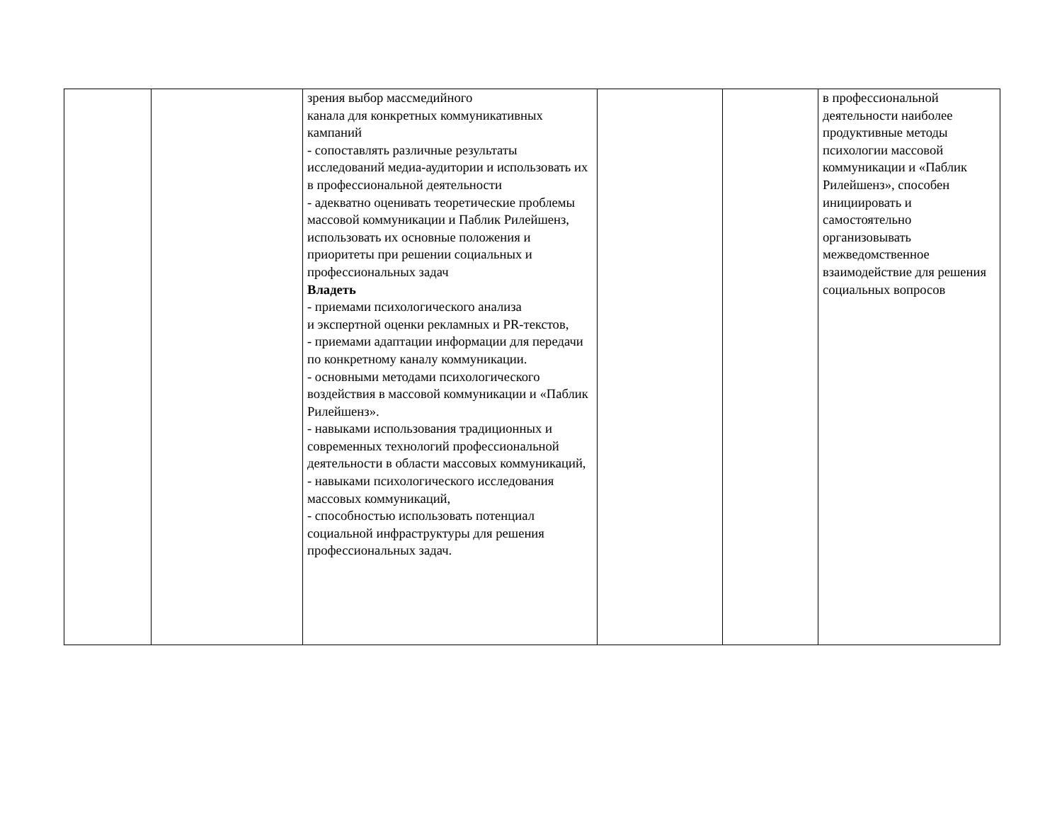| | | зрения выбор массмедийного канала для конкретных коммуникативных кампаний - сопоставлять различные результаты исследований медиа-аудитории и использовать их в профессиональной деятельности - адекватно оценивать теоретические проблемы массовой коммуникации и Паблик Рилейшенз, использовать их основные положения и приоритеты при решении социальных и профессиональных задач Владеть - приемами психологического анализа и экспертной оценки рекламных и PR-текстов, - приемами адаптации информации для передачи по конкретному каналу коммуникации. - основными методами психологического воздействия в массовой коммуникации и «Паблик Рилейшенз». - навыками использования традиционных и современных технологий профессиональной деятельности в области массовых коммуникаций, - навыками психологического исследования массовых коммуникаций, - способностью использовать потенциал социальной инфраструктуры для решения профессиональных задач. | | | в профессиональной деятельности наиболее продуктивные методы психологии массовой коммуникации и «Паблик Рилейшенз», способен инициировать и самостоятельно организовывать межведомственное взаимодействие для решения социальных вопросов |